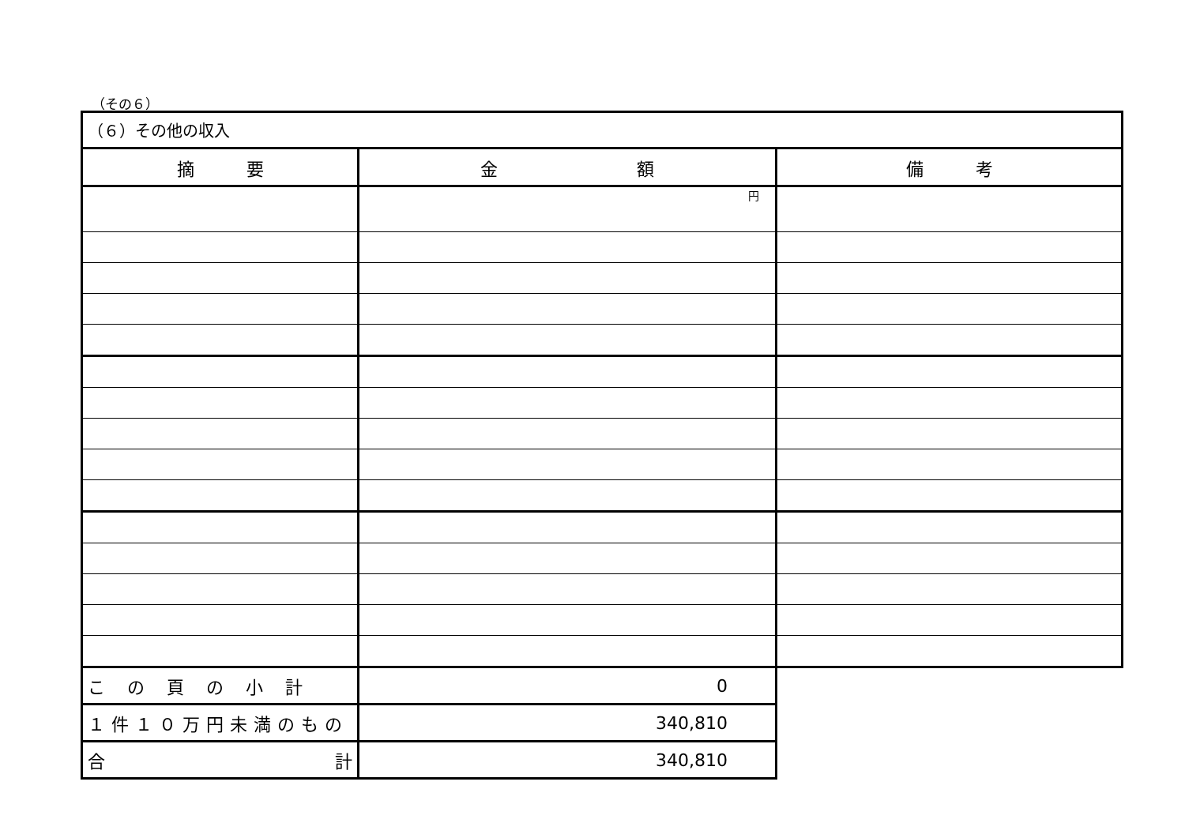（その６）
| （６）その他の収入 | | |
| 摘 要 | 金 額 | 備 考 |
| | 円 | |
| この頁の小計 | 0 | |
| １件１０万円未満のもの | 340,810 | |
| 合 計 | 340,810 | |